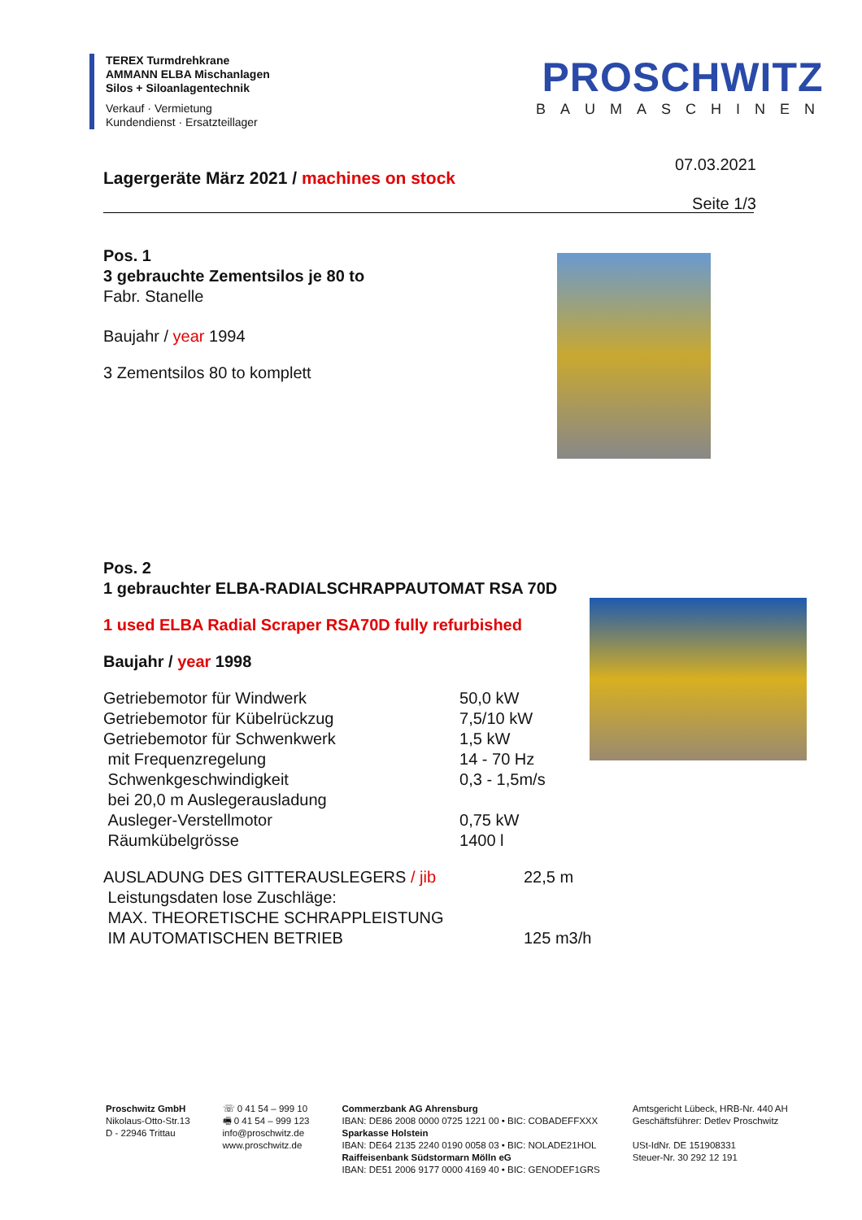TEREX Turmdrehkrane
AMMANN ELBA Mischanlagen
Silos + Siloanlagentechnik
Verkauf · Vermietung
Kundendienst · Ersatzteillager
PROSCHWITZ
BAUMASCHINEN
07.03.2021
Seite 1/3
Lagergeräte März 2021 / machines on stock
Pos. 1
3 gebrauchte Zementsilos je 80 to
Fabr. Stanelle
Baujahr / year 1994
3 Zementsilos 80 to komplett
Pos. 2
1 gebrauchter ELBA-RADIALSCHRAPPAUTOMAT RSA 70D
1 used ELBA Radial Scraper RSA70D fully refurbished
Baujahr / year 1998
| Getriebemotor für Windwerk | 50,0 kW |
| Getriebemotor für Kübelrückzug | 7,5/10 kW |
| Getriebemotor für Schwenkwerk | 1,5 kW |
| mit Frequenzregelung | 14 - 70 Hz |
| Schwenkgeschwindigkeit | 0,3 - 1,5m/s |
| bei 20,0 m Auslegerausladung | |
| Ausleger-Verstellmotor | 0,75 kW |
| Räumkübelgrösse | 1400 l |
| AUSLADUNG DES GITTERAUSLEGERS / jib | 22,5 m |
| Leistungsdaten lose Zuschläge: | |
| MAX. THEORETISCHE SCHRAPPLEISTUNG | |
| IM AUTOMATISCHEN BETRIEB | 125 m3/h |
Proschwitz GmbH
Nikolaus-Otto-Str.13
D - 22946 Trittau
☏ 0 41 54 – 999 10
🖷 0 41 54 – 999 123
info@proschwitz.de
www.proschwitz.de
Commerzbank AG Ahrensburg
IBAN: DE86 2008 0000 0725 1221 00 • BIC: COBADEFFXXX
Sparkasse Holstein
IBAN: DE64 2135 2240 0190 0058 03 • BIC: NOLADE21HOL
Raiffeisenbank Südstormarn Mölln eG
IBAN: DE51 2006 9177 0000 4169 40 • BIC: GENODEF1GRS
Amtsgericht Lübeck, HRB-Nr. 440 AH
Geschäftsführer: Detlev Proschwitz
USt-IdNr. DE 151908331
Steuer-Nr. 30 292 12 191